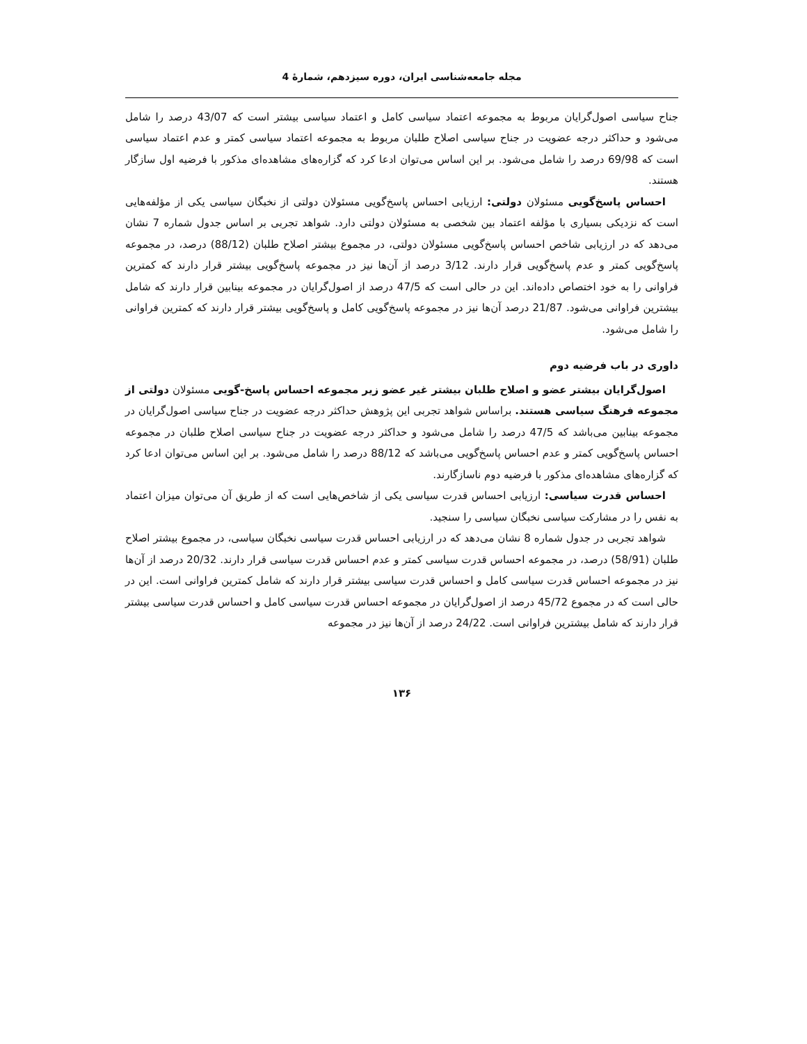مجله جامعه‌شناسی ایران، دوره سیزدهم، شمارهٔ 4
جناح سیاسی اصول‌گرایان مربوط به مجموعه اعتماد سیاسی کامل و اعتماد سیاسی بیشتر است که 43/07 درصد را شامل می‌شود و حداکثر درجه عضویت در جناح سیاسی اصلاح طلبان مربوط به مجموعه اعتماد سیاسی کمتر و عدم اعتماد سیاسی است که 69/98 درصد را شامل می‌شود. بر این اساس می‌توان ادعا کرد که گزاره‌های مشاهده‌ای مذکور با فرضیه اول سازگار هستند.
احساس پاسخ‌گویی مسئولان دولتی: ارزیابی احساس پاسخ‌گویی مسئولان دولتی از نخبگان سیاسی یکی از مؤلفه‌هایی است که نزدیکی بسیاری با مؤلفه اعتماد بین شخصی به مسئولان دولتی دارد. شواهد تجربی بر اساس جدول شماره 7 نشان می‌دهد که در ارزیابی شاخص احساس پاسخ‌گویی مسئولان دولتی، در مجموع بیشتر اصلاح طلبان (88/12) درصد، در مجموعه پاسخ‌گویی کمتر و عدم پاسخ‌گویی قرار دارند. 3/12 درصد از آن‌ها نیز در مجموعه پاسخ‌گویی بیشتر قرار دارند که کمترین فراوانی را به خود اختصاص داده‌اند. این در حالی است که 47/5 درصد از اصول‌گرایان در مجموعه بینابین قرار دارند که شامل بیشترین فراوانی می‌شود. 21/87 درصد آن‌ها نیز در مجموعه پاسخ‌گویی کامل و پاسخ‌گویی بیشتر قرار دارند که کمترین فراوانی را شامل می‌شود.
داوری در باب فرضیه دوم
اصول‌گرایان بیشتر عضو و اصلاح طلبان بیشتر غیر عضو زیر مجموعه احساس پاسخ-گویی مسئولان دولتی از مجموعه فرهنگ سیاسی هستند. براساس شواهد تجربی این پژوهش حداکثر درجه عضویت در جناح سیاسی اصول‌گرایان در مجموعه بینابین می‌باشد که 47/5 درصد را شامل می‌شود و حداکثر درجه عضویت در جناح سیاسی اصلاح طلبان در مجموعه احساس پاسخ‌گویی کمتر و عدم احساس پاسخ‌گویی می‌باشد که 88/12 درصد را شامل می‌شود. بر این اساس می‌توان ادعا کرد که گزاره‌های مشاهده‌ای مذکور با فرضیه دوم ناسازگارند.
احساس قدرت سیاسی: ارزیابی احساس قدرت سیاسی یکی از شاخص‌هایی است که از طریق آن می‌توان میزان اعتماد به نفس را در مشارکت سیاسی نخبگان سیاسی را سنجید.
شواهد تجربی در جدول شماره 8 نشان می‌دهد که در ارزیابی احساس قدرت سیاسی نخبگان سیاسی، در مجموع بیشتر اصلاح طلبان (58/91) درصد، در مجموعه احساس قدرت سیاسی کمتر و عدم احساس قدرت سیاسی قرار دارند. 20/32 درصد از آن‌ها نیز در مجموعه احساس قدرت سیاسی کامل و احساس قدرت سیاسی بیشتر قرار دارند که شامل کمترین فراوانی است. این در حالی است که در مجموع 45/72 درصد از اصول‌گرایان در مجموعه احساس قدرت سیاسی کامل و احساس قدرت سیاسی بیشتر قرار دارند که شامل بیشترین فراوانی است. 24/22 درصد از آن‌ها نیز در مجموعه
۱۳۶